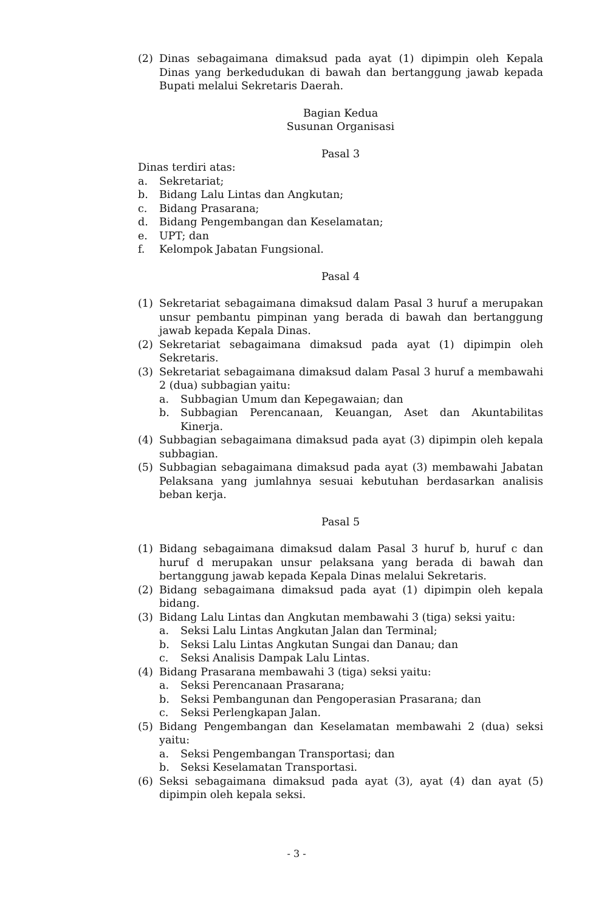(2) Dinas sebagaimana dimaksud pada ayat (1) dipimpin oleh Kepala Dinas yang berkedudukan di bawah dan bertanggung jawab kepada Bupati melalui Sekretaris Daerah.
Bagian Kedua
Susunan Organisasi
Pasal 3
Dinas terdiri atas:
a. Sekretariat;
b. Bidang Lalu Lintas dan Angkutan;
c. Bidang Prasarana;
d. Bidang Pengembangan dan Keselamatan;
e. UPT; dan
f. Kelompok Jabatan Fungsional.
Pasal 4
(1) Sekretariat sebagaimana dimaksud dalam Pasal 3 huruf a merupakan unsur pembantu pimpinan yang berada di bawah dan bertanggung jawab kepada Kepala Dinas.
(2) Sekretariat sebagaimana dimaksud pada ayat (1) dipimpin oleh Sekretaris.
(3) Sekretariat sebagaimana dimaksud dalam Pasal 3 huruf a membawahi 2 (dua) subbagian yaitu:
a. Subbagian Umum dan Kepegawaian; dan
b. Subbagian Perencanaan, Keuangan, Aset dan Akuntabilitas Kinerja.
(4) Subbagian sebagaimana dimaksud pada ayat (3) dipimpin oleh kepala subbagian.
(5) Subbagian sebagaimana dimaksud pada ayat (3) membawahi Jabatan Pelaksana yang jumlahnya sesuai kebutuhan berdasarkan analisis beban kerja.
Pasal 5
(1) Bidang sebagaimana dimaksud dalam Pasal 3 huruf b, huruf c dan huruf d merupakan unsur pelaksana yang berada di bawah dan bertanggung jawab kepada Kepala Dinas melalui Sekretaris.
(2) Bidang sebagaimana dimaksud pada ayat (1) dipimpin oleh kepala bidang.
(3) Bidang Lalu Lintas dan Angkutan membawahi 3 (tiga) seksi yaitu:
a. Seksi Lalu Lintas Angkutan Jalan dan Terminal;
b. Seksi Lalu Lintas Angkutan Sungai dan Danau; dan
c. Seksi Analisis Dampak Lalu Lintas.
(4) Bidang Prasarana membawahi 3 (tiga) seksi yaitu:
a. Seksi Perencanaan Prasarana;
b. Seksi Pembangunan dan Pengoperasian Prasarana; dan
c. Seksi Perlengkapan Jalan.
(5) Bidang Pengembangan dan Keselamatan membawahi 2 (dua) seksi yaitu:
a. Seksi Pengembangan Transportasi; dan
b. Seksi Keselamatan Transportasi.
(6) Seksi sebagaimana dimaksud pada ayat (3), ayat (4) dan ayat (5) dipimpin oleh kepala seksi.
- 3 -